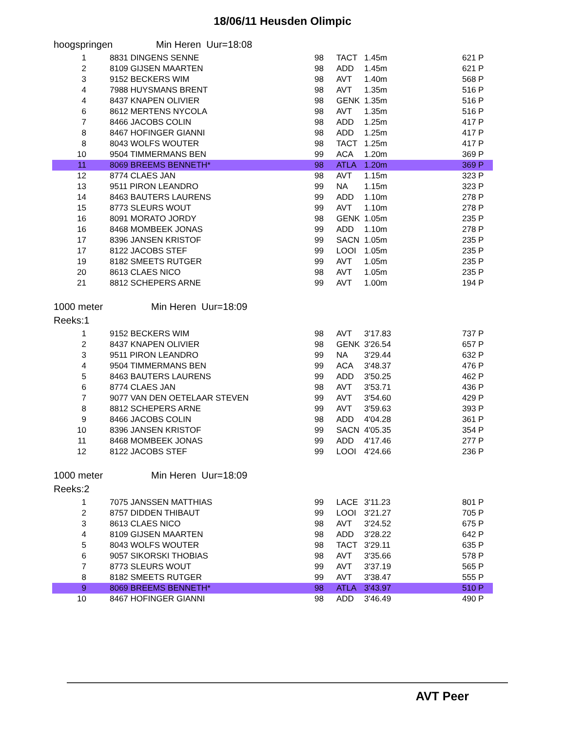18/06/11 Heusden Olimpic
hoogspringen Min Heren Uur=18:08
| 1 | 8831 DINGENS SENNE | 98 | TACT | 1.45m | | 621 P |
| 2 | 8109 GIJSEN MAARTEN | 98 | ADD | 1.45m | | 621 P |
| 3 | 9152 BECKERS WIM | 98 | AVT | 1.40m | | 568 P |
| 4 | 7988 HUYSMANS BRENT | 98 | AVT | 1.35m | | 516 P |
| 4 | 8437 KNAPEN OLIVIER | 98 | GENK | 1.35m | | 516 P |
| 6 | 8612 MERTENS NYCOLA | 98 | AVT | 1.35m | | 516 P |
| 7 | 8466 JACOBS COLIN | 98 | ADD | 1.25m | | 417 P |
| 8 | 8467 HOFINGER GIANNI | 98 | ADD | 1.25m | | 417 P |
| 8 | 8043 WOLFS WOUTER | 98 | TACT | 1.25m | | 417 P |
| 10 | 9504 TIMMERMANS BEN | 99 | ACA | 1.20m | | 369 P |
| 11 | 8069 BREEMS BENNETH* | 98 | ATLA | 1.20m | | 369 P |
| 12 | 8774 CLAES JAN | 98 | AVT | 1.15m | | 323 P |
| 13 | 9511 PIRON LEANDRO | 99 | NA | 1.15m | | 323 P |
| 14 | 8463 BAUTERS LAURENS | 99 | ADD | 1.10m | | 278 P |
| 15 | 8773 SLEURS WOUT | 99 | AVT | 1.10m | | 278 P |
| 16 | 8091 MORATO JORDY | 98 | GENK | 1.05m | | 235 P |
| 16 | 8468 MOMBEEK JONAS | 99 | ADD | 1.10m | | 278 P |
| 17 | 8396 JANSEN KRISTOF | 99 | SACN | 1.05m | | 235 P |
| 17 | 8122 JACOBS STEF | 99 | LOOI | 1.05m | | 235 P |
| 19 | 8182 SMEETS RUTGER | 99 | AVT | 1.05m | | 235 P |
| 20 | 8613 CLAES NICO | 98 | AVT | 1.05m | | 235 P |
| 21 | 8812 SCHEPERS ARNE | 99 | AVT | 1.00m | | 194 P |
1000 meter Min Heren Uur=18:09
Reeks:1
| 1 | 9152 BECKERS WIM | 98 | AVT | 3'17.83 | | 737 P |
| 2 | 8437 KNAPEN OLIVIER | 98 | GENK | 3'26.54 | | 657 P |
| 3 | 9511 PIRON LEANDRO | 99 | NA | 3'29.44 | | 632 P |
| 4 | 9504 TIMMERMANS BEN | 99 | ACA | 3'48.37 | | 476 P |
| 5 | 8463 BAUTERS LAURENS | 99 | ADD | 3'50.25 | | 462 P |
| 6 | 8774 CLAES JAN | 98 | AVT | 3'53.71 | | 436 P |
| 7 | 9077 VAN DEN OETELAAR STEVEN | 99 | AVT | 3'54.60 | | 429 P |
| 8 | 8812 SCHEPERS ARNE | 99 | AVT | 3'59.63 | | 393 P |
| 9 | 8466 JACOBS COLIN | 98 | ADD | 4'04.28 | | 361 P |
| 10 | 8396 JANSEN KRISTOF | 99 | SACN | 4'05.35 | | 354 P |
| 11 | 8468 MOMBEEK JONAS | 99 | ADD | 4'17.46 | | 277 P |
| 12 | 8122 JACOBS STEF | 99 | LOOI | 4'24.66 | | 236 P |
1000 meter Min Heren Uur=18:09
Reeks:2
| 1 | 7075 JANSSEN MATTHIAS | 99 | LACE | 3'11.23 | | 801 P |
| 2 | 8757 DIDDEN THIBAUT | 99 | LOOI | 3'21.27 | | 705 P |
| 3 | 8613 CLAES NICO | 98 | AVT | 3'24.52 | | 675 P |
| 4 | 8109 GIJSEN MAARTEN | 98 | ADD | 3'28.22 | | 642 P |
| 5 | 8043 WOLFS WOUTER | 98 | TACT | 3'29.11 | | 635 P |
| 6 | 9057 SIKORSKI THOBIAS | 98 | AVT | 3'35.66 | | 578 P |
| 7 | 8773 SLEURS WOUT | 99 | AVT | 3'37.19 | | 565 P |
| 8 | 8182 SMEETS RUTGER | 99 | AVT | 3'38.47 | | 555 P |
| 9 | 8069 BREEMS BENNETH* | 98 | ATLA | 3'43.97 | | 510 P |
| 10 | 8467 HOFINGER GIANNI | 98 | ADD | 3'46.49 | | 490 P |
AVT Peer